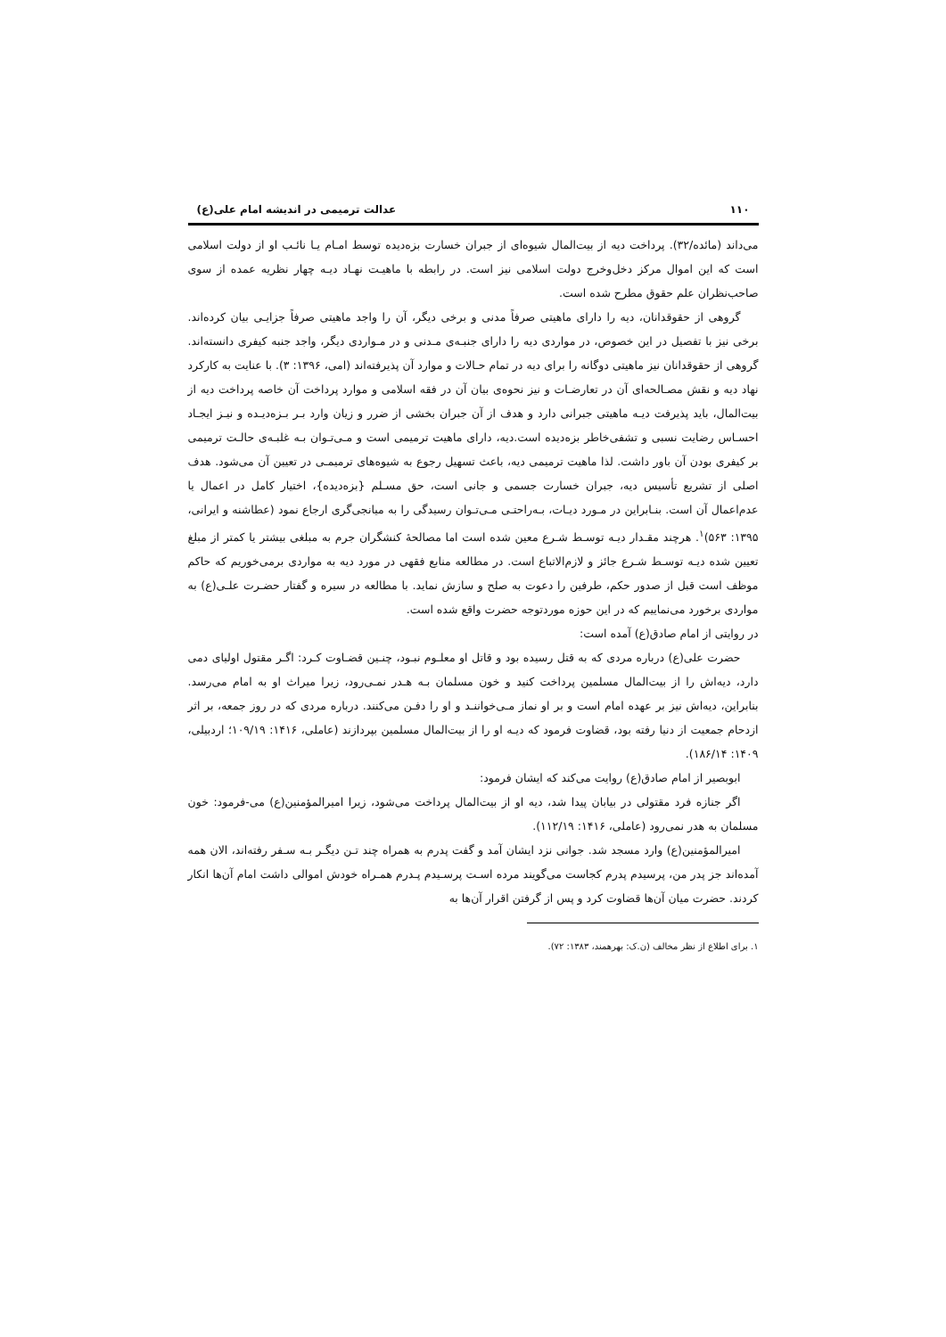۱۱۰ عدالت ترمیمی در اندیشه امام علی(ع)
می‌داند (مائده/۳۲). پرداخت دیه از بیت‌المال شیوه‌ای از جبران خسارت بزه‌دیده توسط امـام یـا نائـب او از دولت اسلامی است که این اموال مرکز دخل‌وخرج دولت اسلامی نیز است. در رابطه با ماهیـت نهـاد دیـه چهار نظریه عمده از سوی صاحب‌نظران علم حقوق مطرح شده است.
گروهی از حقوقدانان، دیه را دارای ماهیتی صرفاً مدنی و برخی دیگر، آن را واجد ماهیتی صرفاً جزایـی بیان کرده‌اند. برخی نیز با تفصیل در این خصوص، در مواردی دیه را دارای جنبـه‌ی مـدنی و در مـواردی دیگر، واجد جنبه کیفری دانسته‌اند. گروهی از حقوقدانان نیز ماهیتی دوگانه را برای دیه در تمام حـالات و موارد آن پذیرفته‌اند (امی، ۱۳۹۶: ۳). با عنایت به کارکرد نهاد دیه و نقش مصـالحه‌ای آن در تعارضـات و نیز نحوه‌ی بیان آن در فقه اسلامی و موارد پرداخت آن خاصه پرداخت دیه از بیت‌المال، باید پذیرفت دیـه ماهیتی جبرانی دارد و هدف از آن جبران بخشی از ضرر و زیان وارد بـر بـزه‌دیـده و نیـز ایجـاد احسـاس رضایت نسبی و تشفی‌خاطر بزه‌دیده است.دیه، دارای ماهیت ترمیمی است و مـی‌تـوان بـه غلبـه‌ی حالـت ترمیمی بر کیفری بودن آن باور داشت. لذا ماهیت ترمیمی دیه، باعث تسهیل رجوع به شیوه‌های ترمیمـی در تعیین آن می‌شود. هدف اصلی از تشریع تأسیس دیه، جبران خسارت جسمی و جانی است، حق مسـلم {بزه‌دیده}، اختیار کامل در اعمال یا عدم‌اعمال آن است. بنـابراین در مـورد دیـات، بـه‌راحتـی مـی‌تـوان رسیدگی را به میانجی‌گری ارجاع نمود (عطاشنه و ایرانی، ۱۳۹۵: ۵۶۳)<sup>۱</sup>. هرچند مقـدار دیـه توسـط شـرع معین شده است اما مصالحهٔ کنشگران جرم به مبلغی بیشتر یا کمتر از مبلغ تعیین شده دیـه توسـط شـرع جائز و لازم‌الاتباع است. در مطالعه منابع فقهی در مورد دیه به مواردی برمی‌خوریم که حاکم موظف است قبل از صدور حکم، طرفین را دعوت به صلح و سازش نماید. با مطالعه در سیره و گفتار حضـرت علـی(ع) به مواردی برخورد می‌نماییم که در این حوزه موردتوجه حضرت واقع شده است.
در روایتی از امام صادق(ع) آمده است:
حضرت علی(ع) درباره مردی که به قتل رسیده بود و قاتل او معلـوم نبـود، چنـین قضـاوت کـرد: اگـر مقتول اولیای دمی دارد، دیه‌اش را از بیت‌المال مسلمین پرداخت کنید و خون مسلمان بـه هـدر نمـی‌رود، زیرا میراث او به امام می‌رسد. بنابراین، دیه‌اش نیز بر عهده امام است و بر او نماز مـی‌خواننـد و او را دفـن می‌کنند. درباره مردی که در روز جمعه، بر اثر ازدحام جمعیت از دنیا رفته بود، قضاوت فرمود که دیـه او را از بیت‌المال مسلمین بپردازند (عاملی، ۱۴۱۶: ۱۰۹/۱۹؛ اردبیلی، ۱۴۰۹: ۱۸۶/۱۴).
ابوبصیر از امام صادق(ع) روایت می‌کند که ایشان فرمود:
اگر جنازه فرد مقتولی در بیابان پیدا شد، دیه او از بیت‌المال پرداخت می‌شود، زیرا امیرالمؤمنین(ع) می-فرمود: خون مسلمان به هدر نمی‌رود (عاملی، ۱۴۱۶: ۱۱۲/۱۹).
امیرالمؤمنین(ع) وارد مسجد شد. جوانی نزد ایشان آمد و گفت پدرم به همراه چند تـن دیگـر بـه سـفر رفته‌اند، الان همه آمده‌اند جز پدر من، پرسیدم پدرم کجاست می‌گویند مرده اسـت پرسـیدم پـدرم همـراه خودش اموالی داشت امام آن‌ها انکار کردند. حضرت میان آن‌ها قضاوت کرد و پس از گرفتن اقرار آن‌ها به
۱. برای اطلاع از نظر مخالف (ن.ک: بهرهمند، ۱۳۸۳: ۷۲).